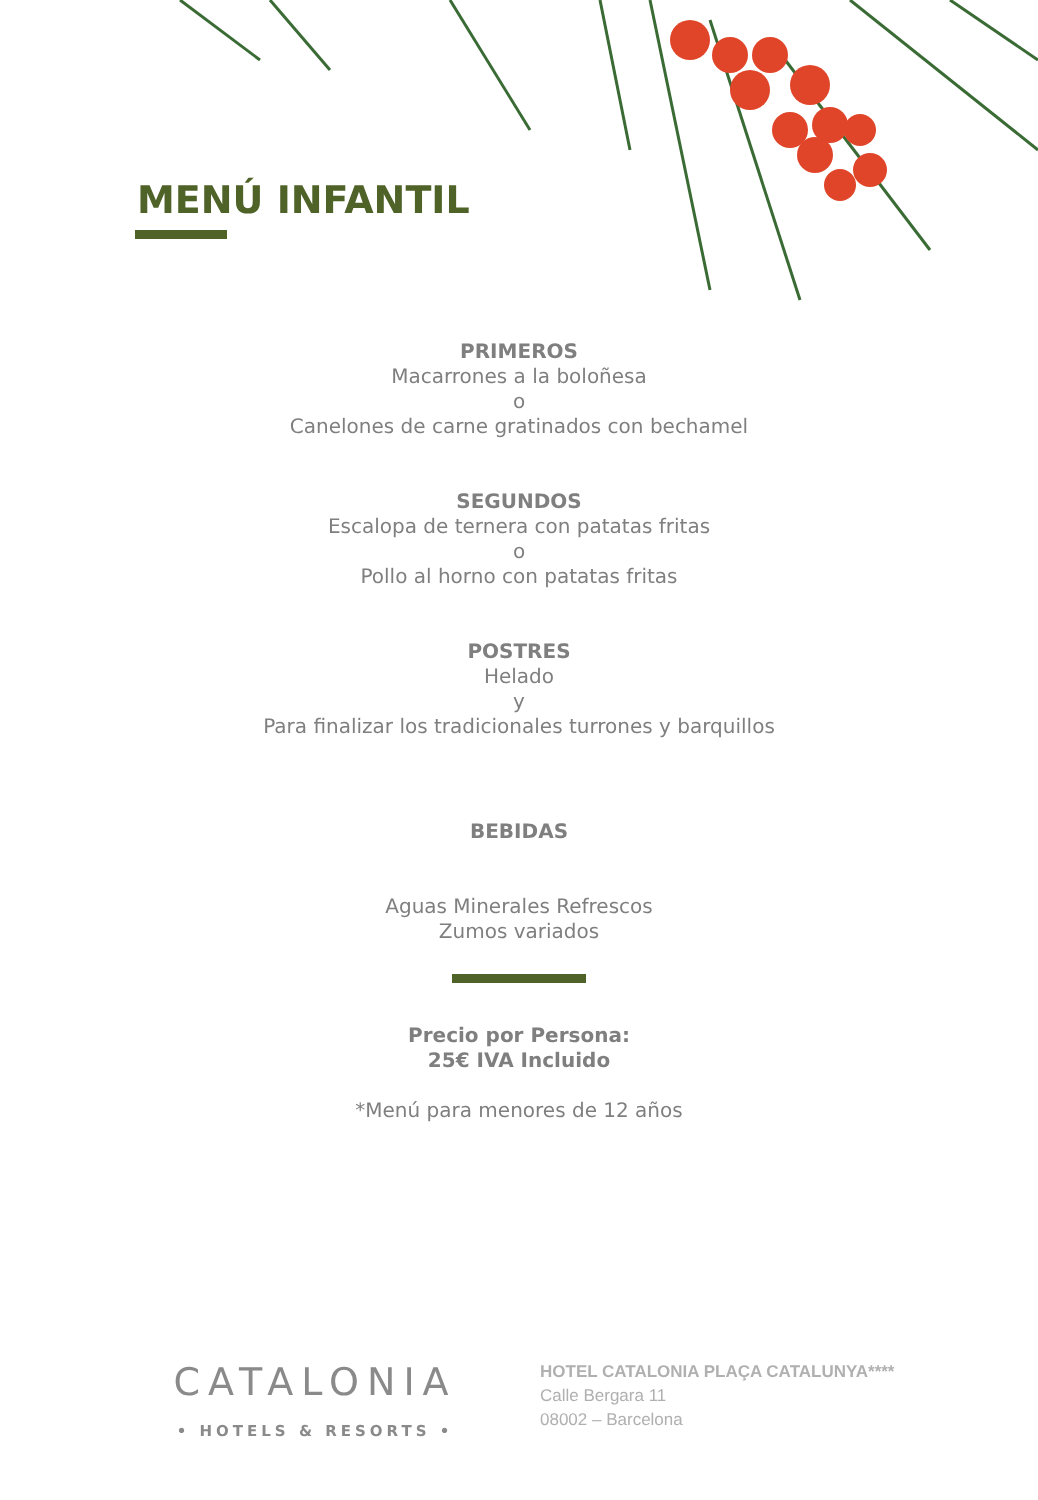MENÚ INFANTIL
PRIMEROS
Macarrones a la boloñesa
o
Canelones de carne gratinados con bechamel
SEGUNDOS
Escalopa de ternera con patatas fritas
o
Pollo al horno con patatas fritas
POSTRES
Helado
y
Para finalizar los tradicionales turrones y barquillos
BEBIDAS
Aguas Minerales Refrescos
Zumos variados
Precio por Persona:
25€ IVA Incluido
*Menú para menores de 12 años
CATALONIA
• HOTELS & RESORTS •
HOTEL CATALONIA PLAÇA CATALUNYA****
Calle Bergara 11
08002 – Barcelona